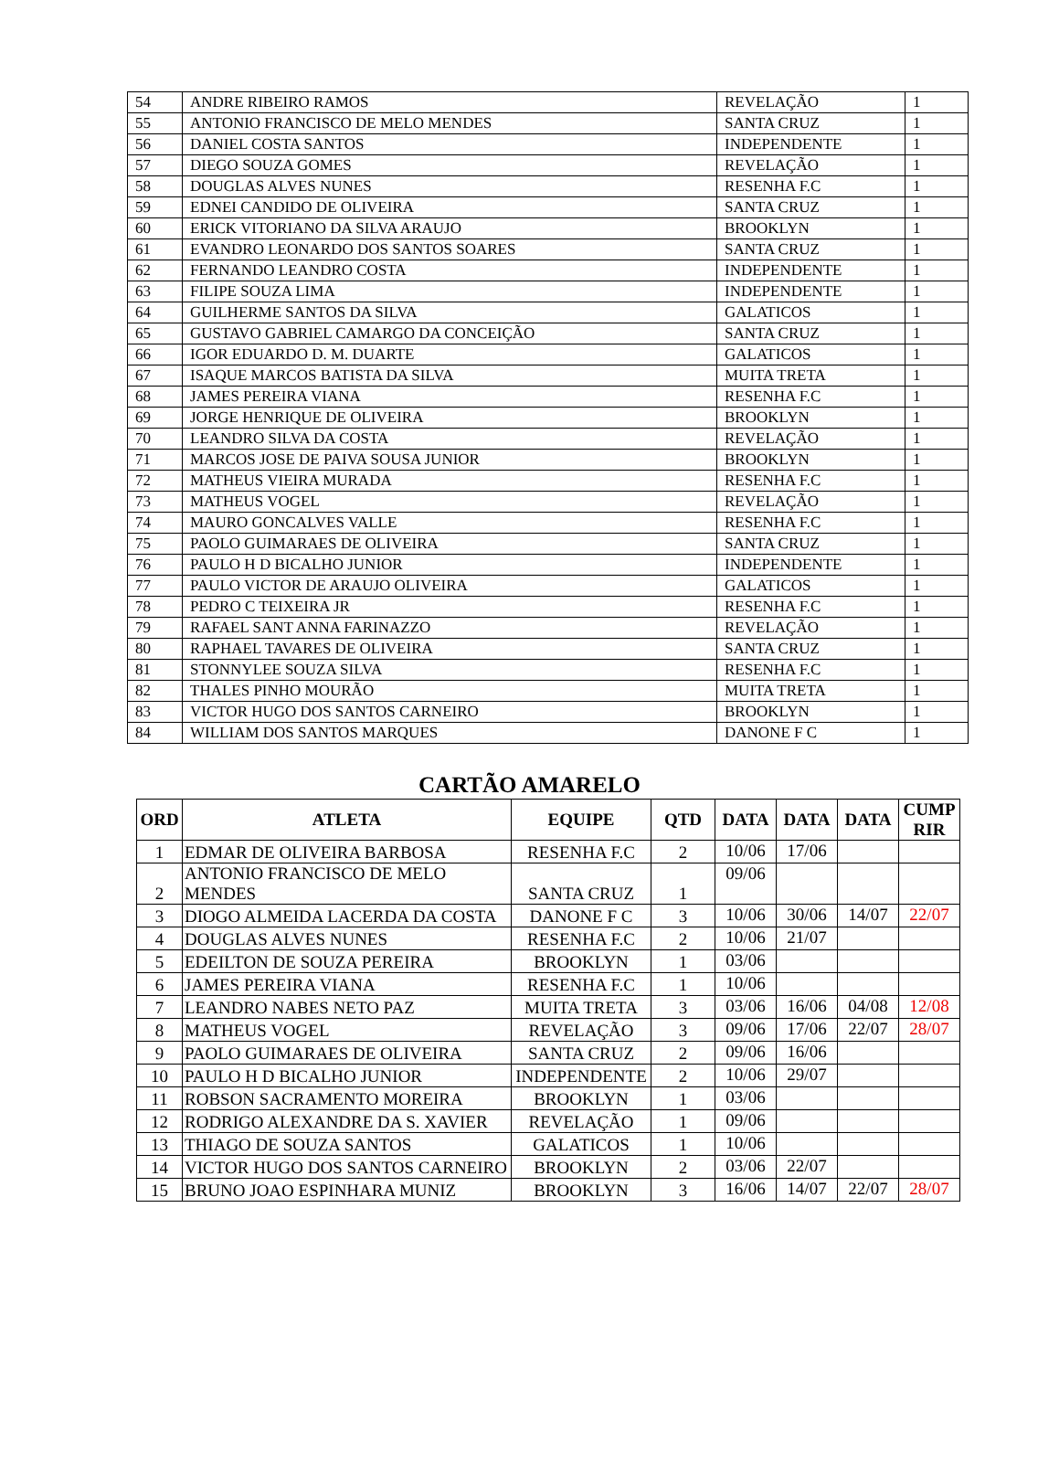| 54 | ANDRE RIBEIRO RAMOS | REVELAÇÃO | 1 |
| 55 | ANTONIO FRANCISCO DE MELO MENDES | SANTA CRUZ | 1 |
| 56 | DANIEL COSTA SANTOS | INDEPENDENTE | 1 |
| 57 | DIEGO SOUZA GOMES | REVELAÇÃO | 1 |
| 58 | DOUGLAS ALVES NUNES | RESENHA F.C | 1 |
| 59 | EDNEI CANDIDO DE OLIVEIRA | SANTA CRUZ | 1 |
| 60 | ERICK VITORIANO DA SILVA ARAUJO | BROOKLYN | 1 |
| 61 | EVANDRO LEONARDO DOS SANTOS SOARES | SANTA CRUZ | 1 |
| 62 | FERNANDO LEANDRO COSTA | INDEPENDENTE | 1 |
| 63 | FILIPE SOUZA LIMA | INDEPENDENTE | 1 |
| 64 | GUILHERME SANTOS DA SILVA | GALATICOS | 1 |
| 65 | GUSTAVO GABRIEL CAMARGO DA CONCEIÇÃO | SANTA CRUZ | 1 |
| 66 | IGOR EDUARDO D. M. DUARTE | GALATICOS | 1 |
| 67 | ISAQUE MARCOS BATISTA DA SILVA | MUITA TRETA | 1 |
| 68 | JAMES PEREIRA VIANA | RESENHA F.C | 1 |
| 69 | JORGE HENRIQUE DE OLIVEIRA | BROOKLYN | 1 |
| 70 | LEANDRO SILVA DA COSTA | REVELAÇÃO | 1 |
| 71 | MARCOS JOSE DE PAIVA SOUSA JUNIOR | BROOKLYN | 1 |
| 72 | MATHEUS VIEIRA MURADA | RESENHA F.C | 1 |
| 73 | MATHEUS VOGEL | REVELAÇÃO | 1 |
| 74 | MAURO GONCALVES VALLE | RESENHA F.C | 1 |
| 75 | PAOLO GUIMARAES DE OLIVEIRA | SANTA CRUZ | 1 |
| 76 | PAULO H D BICALHO JUNIOR | INDEPENDENTE | 1 |
| 77 | PAULO VICTOR DE ARAUJO OLIVEIRA | GALATICOS | 1 |
| 78 | PEDRO C TEIXEIRA JR | RESENHA F.C | 1 |
| 79 | RAFAEL SANT ANNA FARINAZZO | REVELAÇÃO | 1 |
| 80 | RAPHAEL TAVARES DE OLIVEIRA | SANTA CRUZ | 1 |
| 81 | STONNYLEE SOUZA SILVA | RESENHA F.C | 1 |
| 82 | THALES PINHO MOURÃO | MUITA TRETA | 1 |
| 83 | VICTOR HUGO DOS SANTOS CARNEIRO | BROOKLYN | 1 |
| 84 | WILLIAM DOS SANTOS MARQUES | DANONE F C | 1 |
CARTÃO AMARELO
| ORD | ATLETA | EQUIPE | QTD | DATA | DATA | DATA | CUMP RIR |
| --- | --- | --- | --- | --- | --- | --- | --- |
| 1 | EDMAR DE OLIVEIRA BARBOSA | RESENHA F.C | 2 | 10/06 | 17/06 | | |
| 2 | ANTONIO FRANCISCO DE MELO MENDES | SANTA CRUZ | 1 | 09/06 | | | |
| 3 | DIOGO ALMEIDA LACERDA DA COSTA | DANONE F C | 3 | 10/06 | 30/06 | 14/07 | 22/07 |
| 4 | DOUGLAS ALVES NUNES | RESENHA F.C | 2 | 10/06 | 21/07 | | |
| 5 | EDEILTON DE SOUZA PEREIRA | BROOKLYN | 1 | 03/06 | | | |
| 6 | JAMES PEREIRA VIANA | RESENHA F.C | 1 | 10/06 | | | |
| 7 | LEANDRO NABES NETO PAZ | MUITA TRETA | 3 | 03/06 | 16/06 | 04/08 | 12/08 |
| 8 | MATHEUS VOGEL | REVELAÇÃO | 3 | 09/06 | 17/06 | 22/07 | 28/07 |
| 9 | PAOLO GUIMARAES DE OLIVEIRA | SANTA CRUZ | 2 | 09/06 | 16/06 | | |
| 10 | PAULO H D BICALHO JUNIOR | INDEPENDENTE | 2 | 10/06 | 29/07 | | |
| 11 | ROBSON SACRAMENTO MOREIRA | BROOKLYN | 1 | 03/06 | | | |
| 12 | RODRIGO ALEXANDRE DA S. XAVIER | REVELAÇÃO | 1 | 09/06 | | | |
| 13 | THIAGO DE SOUZA SANTOS | GALATICOS | 1 | 10/06 | | | |
| 14 | VICTOR HUGO DOS SANTOS CARNEIRO | BROOKLYN | 2 | 03/06 | 22/07 | | |
| 15 | BRUNO JOAO ESPINHARA MUNIZ | BROOKLYN | 3 | 16/06 | 14/07 | 22/07 | 28/07 |